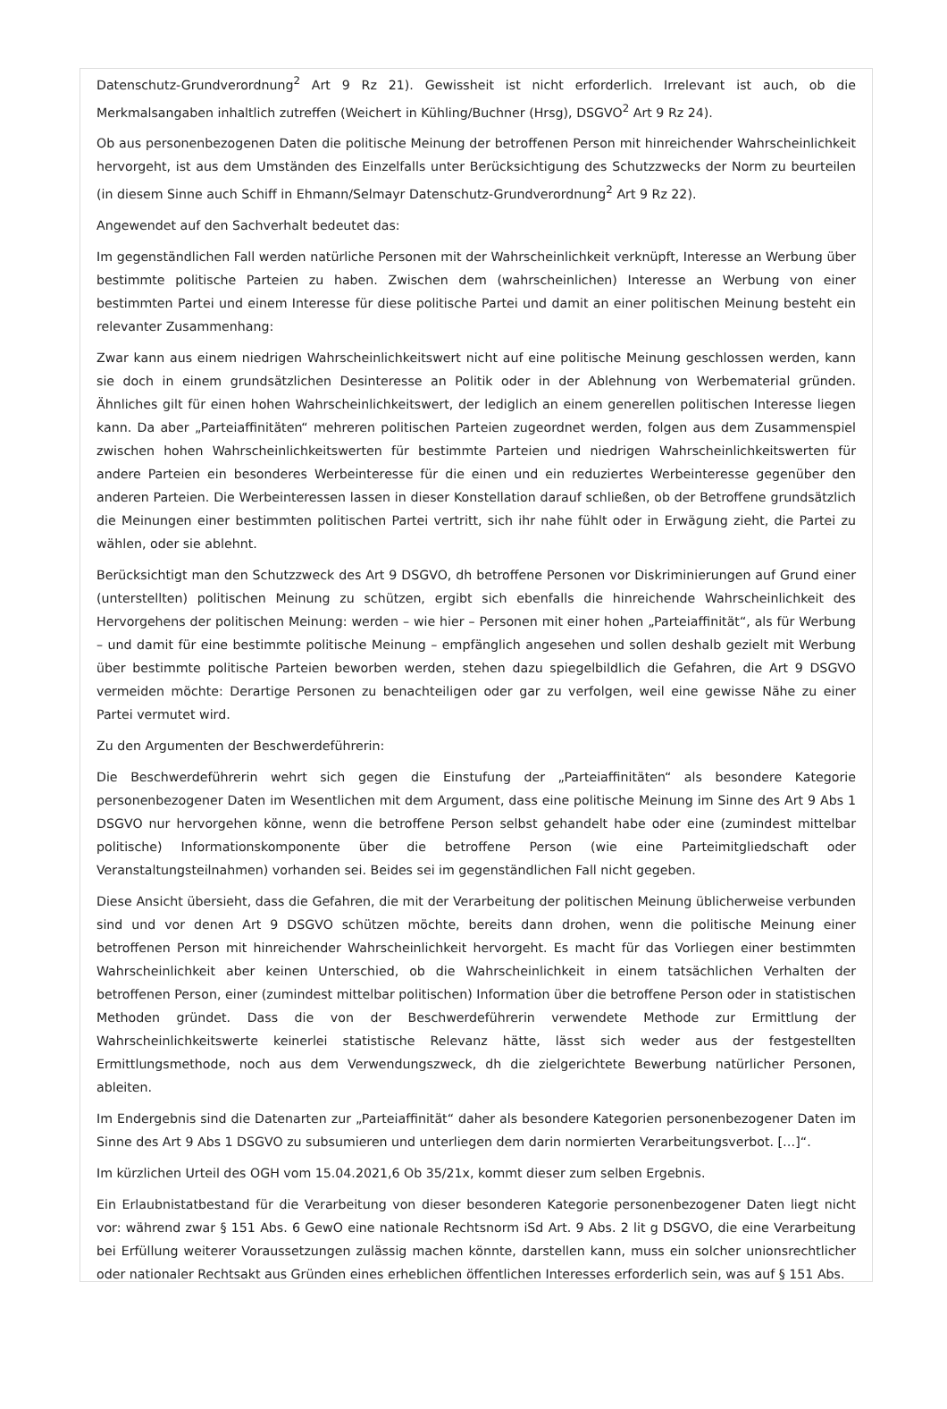Datenschutz-Grundverordnung<sup>2</sup> Art 9 Rz 21). Gewissheit ist nicht erforderlich. Irrelevant ist auch, ob die Merkmalsangaben inhaltlich zutreffen (Weichert in Kühling/Buchner (Hrsg), DSGVO<sup>2</sup> Art 9 Rz 24).
Ob aus personenbezogenen Daten die politische Meinung der betroffenen Person mit hinreichender Wahrscheinlichkeit hervorgeht, ist aus dem Umständen des Einzelfalls unter Berücksichtigung des Schutzzwecks der Norm zu beurteilen (in diesem Sinne auch Schiff in Ehmann/Selmayr Datenschutz-Grundverordnung<sup>2</sup> Art 9 Rz 22).
Angewendet auf den Sachverhalt bedeutet das:
Im gegenständlichen Fall werden natürliche Personen mit der Wahrscheinlichkeit verknüpft, Interesse an Werbung über bestimmte politische Parteien zu haben. Zwischen dem (wahrscheinlichen) Interesse an Werbung von einer bestimmten Partei und einem Interesse für diese politische Partei und damit an einer politischen Meinung besteht ein relevanter Zusammenhang:
Zwar kann aus einem niedrigen Wahrscheinlichkeitswert nicht auf eine politische Meinung geschlossen werden, kann sie doch in einem grundsätzlichen Desinteresse an Politik oder in der Ablehnung von Werbematerial gründen. Ähnliches gilt für einen hohen Wahrscheinlichkeitswert, der lediglich an einem generellen politischen Interesse liegen kann. Da aber „Parteiaffinitäten“ mehreren politischen Parteien zugeordnet werden, folgen aus dem Zusammenspiel zwischen hohen Wahrscheinlichkeitswerten für bestimmte Parteien und niedrigen Wahrscheinlichkeitswerten für andere Parteien ein besonderes Werbeinteresse für die einen und ein reduziertes Werbeinteresse gegenüber den anderen Parteien. Die Werbeinteressen lassen in dieser Konstellation darauf schließen, ob der Betroffene grundsätzlich die Meinungen einer bestimmten politischen Partei vertritt, sich ihr nahe fühlt oder in Erwägung zieht, die Partei zu wählen, oder sie ablehnt.
Berücksichtigt man den Schutzzweck des Art 9 DSGVO, dh betroffene Personen vor Diskriminierungen auf Grund einer (unterstellten) politischen Meinung zu schützen, ergibt sich ebenfalls die hinreichende Wahrscheinlichkeit des Hervorgehens der politischen Meinung: werden – wie hier – Personen mit einer hohen „Parteiaffinität“, als für Werbung – und damit für eine bestimmte politische Meinung – empfänglich angesehen und sollen deshalb gezielt mit Werbung über bestimmte politische Parteien beworben werden, stehen dazu spiegelbildlich die Gefahren, die Art 9 DSGVO vermeiden möchte: Derartige Personen zu benachteiligen oder gar zu verfolgen, weil eine gewisse Nähe zu einer Partei vermutet wird.
Zu den Argumenten der Beschwerdeführerin:
Die Beschwerdeführerin wehrt sich gegen die Einstufung der „Parteiaffinitäten“ als besondere Kategorie personenbezogener Daten im Wesentlichen mit dem Argument, dass eine politische Meinung im Sinne des Art 9 Abs 1 DSGVO nur hervorgehen könne, wenn die betroffene Person selbst gehandelt habe oder eine (zumindest mittelbar politische) Informationskomponente über die betroffene Person (wie eine Parteimitgliedschaft oder Veranstaltungsteilnahmen) vorhanden sei. Beides sei im gegenständlichen Fall nicht gegeben.
Diese Ansicht übersieht, dass die Gefahren, die mit der Verarbeitung der politischen Meinung üblicherweise verbunden sind und vor denen Art 9 DSGVO schützen möchte, bereits dann drohen, wenn die politische Meinung einer betroffenen Person mit hinreichender Wahrscheinlichkeit hervorgeht. Es macht für das Vorliegen einer bestimmten Wahrscheinlichkeit aber keinen Unterschied, ob die Wahrscheinlichkeit in einem tatsächlichen Verhalten der betroffenen Person, einer (zumindest mittelbar politischen) Information über die betroffene Person oder in statistischen Methoden gründet. Dass die von der Beschwerdeführerin verwendete Methode zur Ermittlung der Wahrscheinlichkeitswerte keinerlei statistische Relevanz hätte, lässt sich weder aus der festgestellten Ermittlungsmethode, noch aus dem Verwendungszweck, dh die zielgerichtete Bewerbung natürlicher Personen, ableiten.
Im Endergebnis sind die Datenarten zur „Parteiaffinität“ daher als besondere Kategorien personenbezogener Daten im Sinne des Art 9 Abs 1 DSGVO zu subsumieren und unterliegen dem darin normierten Verarbeitungsverbot. […]“.
Im kürzlichen Urteil des OGH vom 15.04.2021,6 Ob 35/21x, kommt dieser zum selben Ergebnis.
Ein Erlaubnistatbestand für die Verarbeitung von dieser besonderen Kategorie personenbezogener Daten liegt nicht vor: während zwar § 151 Abs. 6 GewO eine nationale Rechtsnorm iSd Art. 9 Abs. 2 lit g DSGVO, die eine Verarbeitung bei Erfüllung weiterer Voraussetzungen zulässig machen könnte, darstellen kann, muss ein solcher unionsrechtlicher oder nationaler Rechtsakt aus Gründen eines erheblichen öffentlichen Interesses erforderlich sein, was auf § 151 Abs.